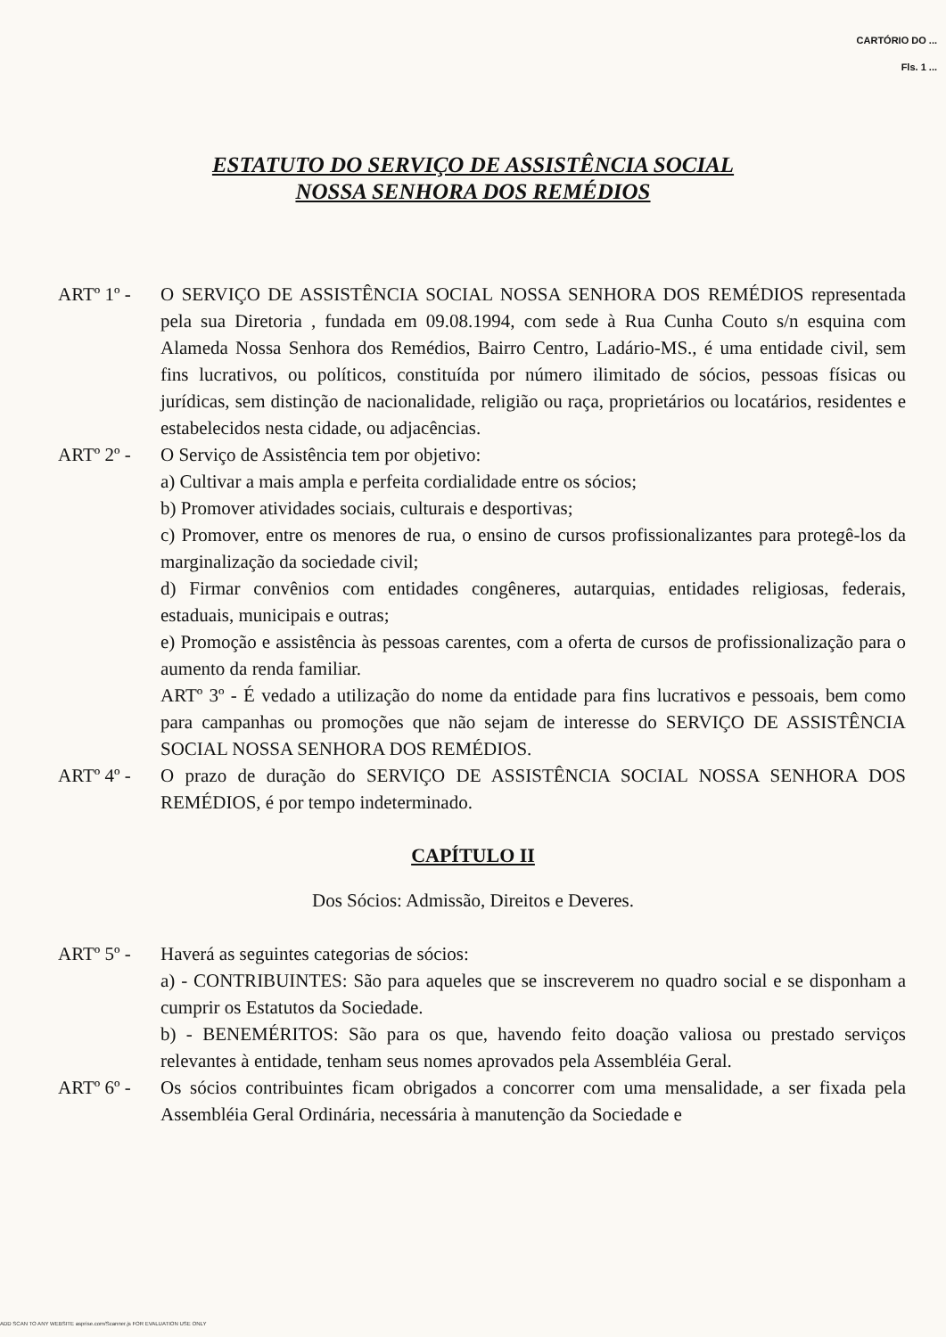CARTÓRIO DO ... Fls. 1 ...
ESTATUTO DO SERVIÇO DE ASSISTÊNCIA SOCIAL
NOSSA SENHORA DOS REMÉDIOS
ARTº 1º - O SERVIÇO DE ASSISTÊNCIA SOCIAL NOSSA SENHORA DOS REMÉDIOS representada pela sua Diretoria , fundada em 09.08.1994, com sede à Rua Cunha Couto s/n esquina com Alameda Nossa Senhora dos Remédios, Bairro Centro, Ladário-MS., é uma entidade civil, sem fins lucrativos, ou políticos, constituída por número ilimitado de sócios, pessoas físicas ou jurídicas, sem distinção de nacionalidade, religião ou raça, proprietários ou locatários, residentes e estabelecidos nesta cidade, ou adjacências.
ARTº 2º - O Serviço de Assistência tem por objetivo:
a) Cultivar a mais ampla e perfeita cordialidade entre os sócios;
b) Promover atividades sociais, culturais e desportivas;
c) Promover, entre os menores de rua, o ensino de cursos profissionalizantes para protegê-los da marginalização da sociedade civil;
d) Firmar convênios com entidades congêneres, autarquias, entidades religiosas, federais, estaduais, municipais e outras;
e) Promoção e assistência às pessoas carentes, com a oferta de cursos de profissionalização para o aumento da renda familiar.
ARTº 3º - É vedado a utilização do nome da entidade para fins lucrativos e pessoais, bem como para campanhas ou promoções que não sejam de interesse do SERVIÇO DE ASSISTÊNCIA SOCIAL NOSSA SENHORA DOS REMÉDIOS.
ARTº 4º - O prazo de duração do SERVIÇO DE ASSISTÊNCIA SOCIAL NOSSA SENHORA DOS REMÉDIOS, é por tempo indeterminado.
CAPÍTULO II
Dos Sócios: Admissão, Direitos e Deveres.
ARTº 5º - Haverá as seguintes categorias de sócios:
a) - CONTRIBUINTES: São para aqueles que se inscreverem no quadro social e se disponham a cumprir os Estatutos da Sociedade.
b) - BENEMÉRITOS: São para os que, havendo feito doação valiosa ou prestado serviços relevantes à entidade, tenham seus nomes aprovados pela Assembléia Geral.
ARTº 6º - Os sócios contribuintes ficam obrigados a concorrer com uma mensalidade, a ser fixada pela Assembléia Geral Ordinária, necessária à manutenção da Sociedade e
ADD SCAN TO ANY WEBSITE asprise.com/Scanner.js FOR EVALUATION USE ONLY